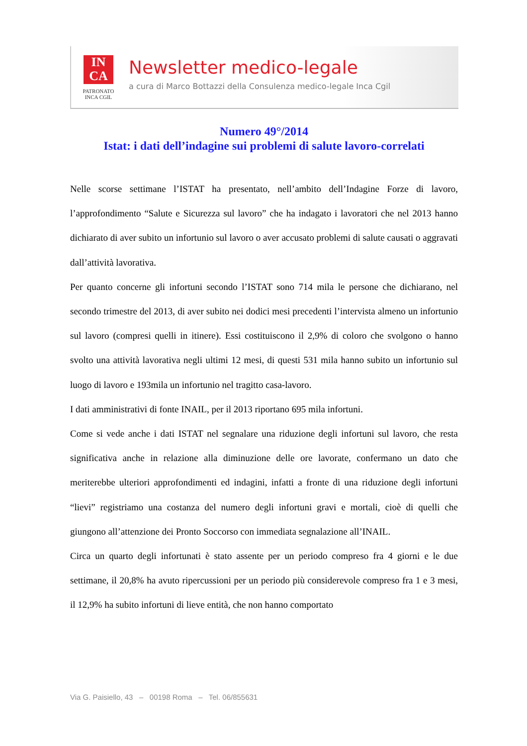IN
CA
PATRONATO
INCA CGIL
Newsletter medico-legale
a cura di Marco Bottazzi della Consulenza medico-legale Inca Cgil
Numero 49°/2014
Istat: i dati dell’indagine sui problemi di salute lavoro-correlati
Nelle scorse settimane l’ISTAT ha presentato, nell’ambito dell’Indagine Forze di lavoro, l’approfondimento “Salute e Sicurezza sul lavoro” che ha indagato i lavoratori che nel 2013 hanno dichiarato di aver subito un infortunio sul lavoro o aver accusato problemi di salute causati o aggravati dall’attività lavorativa.
Per quanto concerne gli infortuni secondo l’ISTAT sono 714 mila le persone che dichiarano, nel secondo trimestre del 2013, di aver subito nei dodici mesi precedenti l’intervista almeno un infortunio sul lavoro (compresi quelli in itinere). Essi costituiscono il 2,9% di coloro che svolgono o hanno svolto una attività lavorativa negli ultimi 12 mesi, di questi 531 mila hanno subito un infortunio sul luogo di lavoro e 193mila un infortunio nel tragitto casa-lavoro.
I dati amministrativi di fonte INAIL, per il 2013 riportano 695 mila infortuni.
Come si vede anche i dati ISTAT nel segnalare una riduzione degli infortuni sul lavoro, che resta significativa anche in relazione alla diminuzione delle ore lavorate, confermano un dato che meriterebbe ulteriori approfondimenti ed indagini, infatti a fronte di una riduzione degli infortuni “lievi” registriamo una costanza del numero degli infortuni gravi e mortali, cioè di quelli che giungono all’attenzione dei Pronto Soccorso con immediata segnalazione all’INAIL.
Circa un quarto degli infortunati è stato assente per un periodo compreso fra 4 giorni e le due settimane, il 20,8% ha avuto ripercussioni per un periodo più considerevole compreso fra 1 e 3 mesi, il 12,9% ha subito infortuni di lieve entità, che non hanno comportato
Via G. Paisiello, 43 – 00198 Roma – Tel. 06/855631